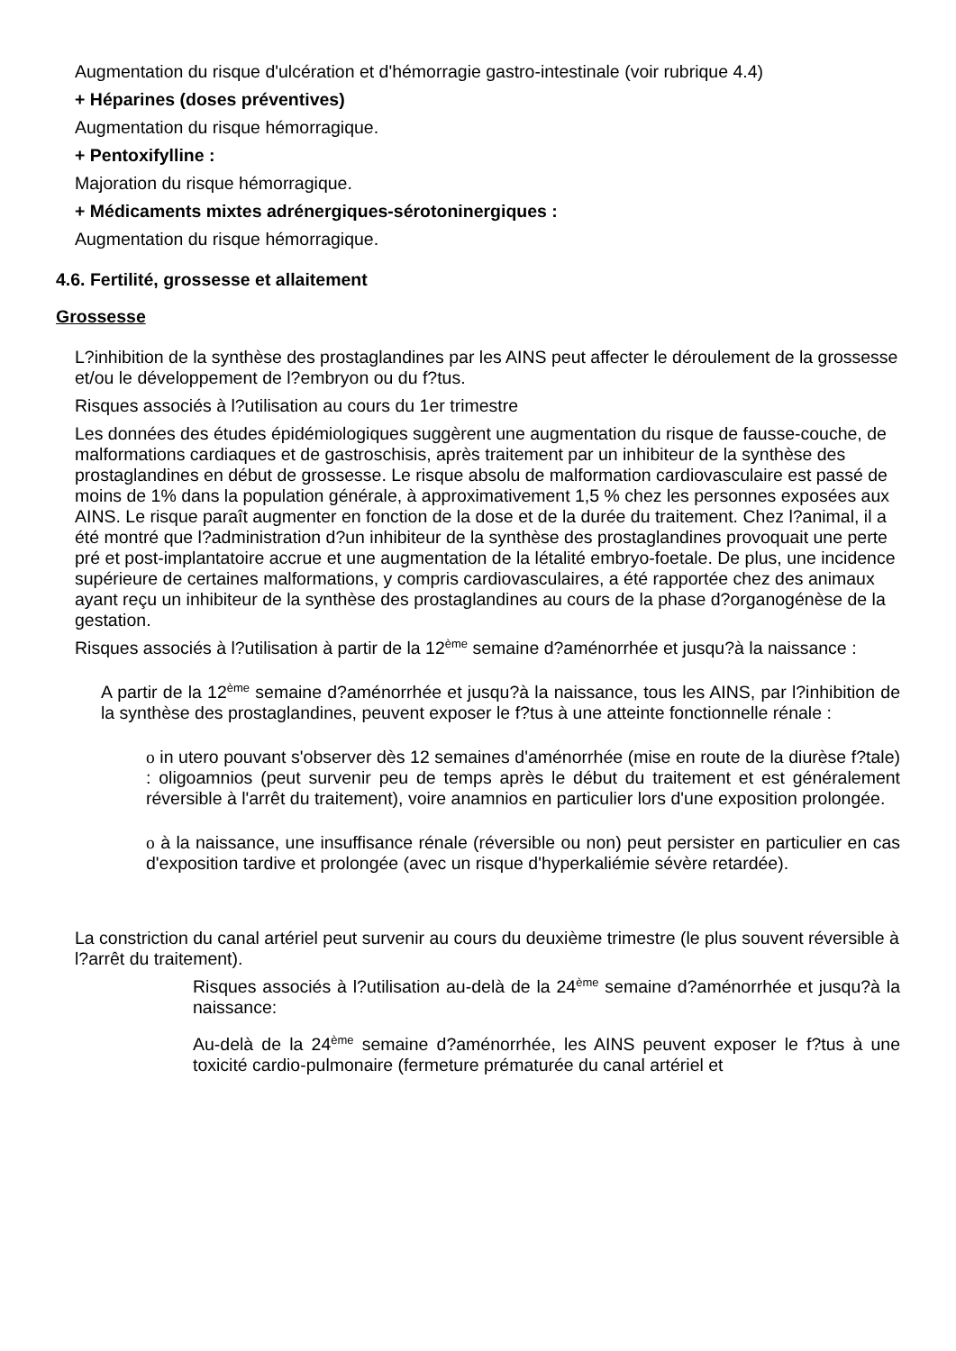Augmentation du risque d'ulcération et d'hémorragie gastro-intestinale (voir rubrique 4.4)
+ Héparines (doses préventives)
Augmentation du risque hémorragique.
+ Pentoxifylline :
Majoration du risque hémorragique.
+ Médicaments mixtes adrénergiques-sérotoninergiques :
Augmentation du risque hémorragique.
4.6. Fertilité, grossesse et allaitement
Grossesse
L?inhibition de la synthèse des prostaglandines par les AINS peut affecter le déroulement de la grossesse et/ou le développement de l?embryon ou du f?tus.
Risques associés à l?utilisation au cours du 1er trimestre
Les données des études épidémiologiques suggèrent une augmentation du risque de fausse-couche, de malformations cardiaques et de gastroschisis, après traitement par un inhibiteur de la synthèse des prostaglandines en début de grossesse. Le risque absolu de malformation cardiovasculaire est passé de moins de 1% dans la population générale, à approximativement 1,5 % chez les personnes exposées aux AINS. Le risque paraît augmenter en fonction de la dose et de la durée du traitement. Chez l?animal, il a été montré que l?administration d?un inhibiteur de la synthèse des prostaglandines provoquait une perte pré et post-implantatoire accrue et une augmentation de la létalité embryo-foetale. De plus, une incidence supérieure de certaines malformations, y compris cardiovasculaires, a été rapportée chez des animaux ayant reçu un inhibiteur de la synthèse des prostaglandines au cours de la phase d?organogénèse de la gestation.
Risques associés à l?utilisation à partir de la 12<sup>ème</sup> semaine d?aménorrhée et jusqu?à la naissance :
A partir de la 12<sup>ème</sup> semaine d?aménorrhée et jusqu?à la naissance, tous les AINS, par l?inhibition de la synthèse des prostaglandines, peuvent exposer le f?tus à une atteinte fonctionnelle rénale :
o in utero pouvant s'observer dès 12 semaines d'aménorrhée (mise en route de la diurèse f?tale) : oligoamnios (peut survenir peu de temps après le début du traitement et est généralement réversible à l'arrêt du traitement), voire anamnios en particulier lors d'une exposition prolongée.
o à la naissance, une insuffisance rénale (réversible ou non) peut persister en particulier en cas d'exposition tardive et prolongée (avec un risque d'hyperkaliémie sévère retardée).
La constriction du canal artériel peut survenir au cours du deuxième trimestre (le plus souvent réversible à l?arrêt du traitement).
Risques associés à l?utilisation au-delà de la 24<sup>ème</sup> semaine d?aménorrhée et jusqu?à la naissance:
Au-delà de la 24<sup>ème</sup> semaine d?aménorrhée, les AINS peuvent exposer le f?tus à une toxicité cardio-pulmonaire (fermeture prématurée du canal artériel et